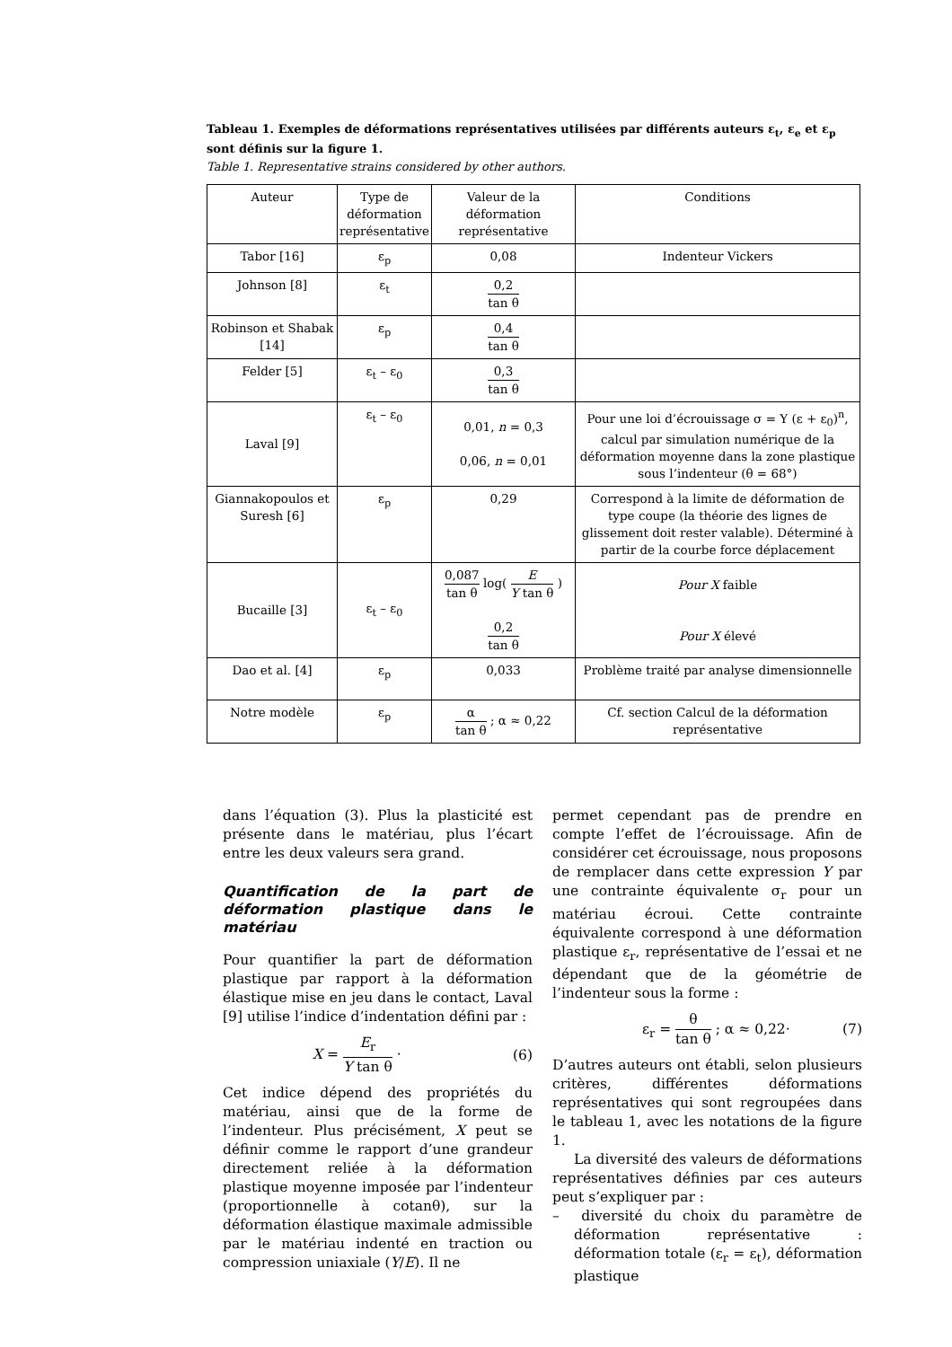Tableau 1. Exemples de déformations représentatives utilisées par différents auteurs ε<sub>t</sub>, ε<sub>e</sub> et ε<sub>p</sub> sont définis sur la figure 1.
Table 1. Representative strains considered by other authors.
| Auteur | Type de déformation représentative | Valeur de la déformation représentative | Conditions |
| --- | --- | --- | --- |
| Tabor [16] | ε<sub>p</sub> | 0,08 | Indenteur Vickers |
| Johnson [8] | ε<sub>t</sub> | 0,2 tan θ | |
| Robinson et Shabak [14] | ε<sub>p</sub> | 0,4 tan θ | |
| Felder [5] | ε<sub>t</sub> – ε<sub>0</sub> | 0,3 tan θ | |
| Laval [9] | ε<sub>t</sub> – ε<sub>0</sub> | 0,01, n = 0,3 0,06, n = 0,01 | Pour une loi d’écrouissage σ = Y (ε + ε<sub>0</sub>)<sup>n</sup>, calcul par simulation numérique de la déformation moyenne dans la zone plastique sous l’indenteur (θ = 68°) |
| Giannakopoulos et Suresh [6] | ε<sub>p</sub> | 0,29 | Correspond à la limite de déformation de type coupe (la théorie des lignes de glissement doit rester valable). Déterminé à partir de la courbe force déplacement |
| Bucaille [3] | ε<sub>t</sub> – ε<sub>0</sub> | 0,087 tan θ log( E Y tan θ ) 0,2 tan θ | Pour X faible Pour X élevé |
| Dao et al. [4] | ε<sub>p</sub> | 0,033 | Problème traité par analyse dimensionnelle |
| Notre modèle | ε<sub>p</sub> | α tan θ ; α ≈ 0,22 | Cf. section Calcul de la déformation représentative |
dans l’équation (3). Plus la plasticité est présente dans le matériau, plus l’écart entre les deux valeurs sera grand.
Quantification de la part de déformation plastique dans le matériau
Pour quantifier la part de déformation plastique par rapport à la déformation élastique mise en jeu dans le contact, Laval [9] utilise l’indice d’indentation défini par :
X = E<sub>r</sub> Y tan θ · (6)
Cet indice dépend des propriétés du matériau, ainsi que de la forme de l’indenteur. Plus précisément, X peut se définir comme le rapport d’une grandeur directement reliée à la déformation plastique moyenne imposée par l’indenteur (proportionnelle à cotanθ), sur la déformation élastique maximale admissible par le matériau indenté en traction ou compression uniaxiale (Y/E). Il ne
permet cependant pas de prendre en compte l’effet de l’écrouissage. Afin de considérer cet écrouissage, nous proposons de remplacer dans cette expression Y par une contrainte équivalente σ<sub>r</sub> pour un matériau écroui. Cette contrainte équivalente correspond à une déformation plastique ε<sub>r</sub>, représentative de l’essai et ne dépendant que de la géométrie de l’indenteur sous la forme :
ε<sub>r</sub> = θ tan θ ; α ≈ 0,22· (7)
D’autres auteurs ont établi, selon plusieurs critères, différentes déformations représentatives qui sont regroupées dans le tableau 1, avec les notations de la figure 1.
La diversité des valeurs de déformations représentatives définies par ces auteurs peut s’expliquer par :
– diversité du choix du paramètre de déformation représentative : déformation totale (ε<sub>r</sub> = ε<sub>t</sub>), déformation plastique